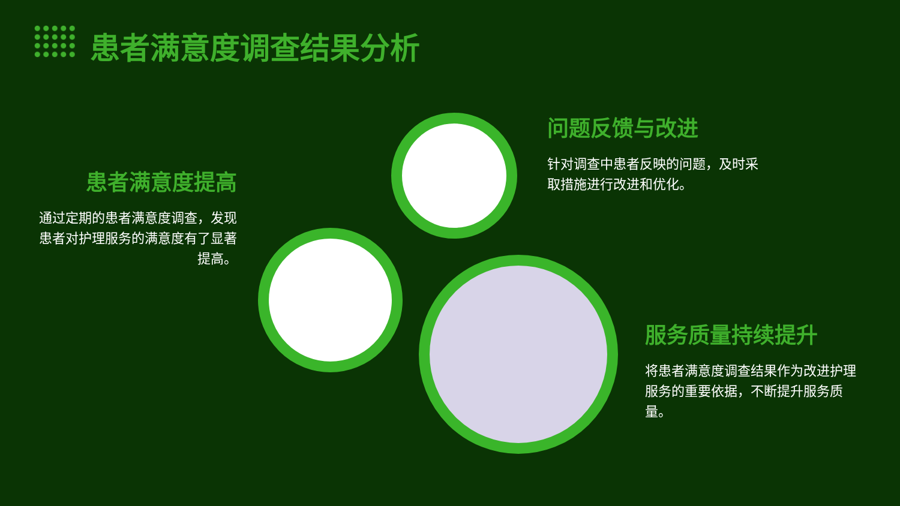患者满意度调查结果分析
患者满意度提高
通过定期的患者满意度调查，发现患者对护理服务的满意度有了显著提高。
问题反馈与改进
针对调查中患者反映的问题，及时采取措施进行改进和优化。
服务质量持续提升
将患者满意度调查结果作为改进护理服务的重要依据，不断提升服务质量。